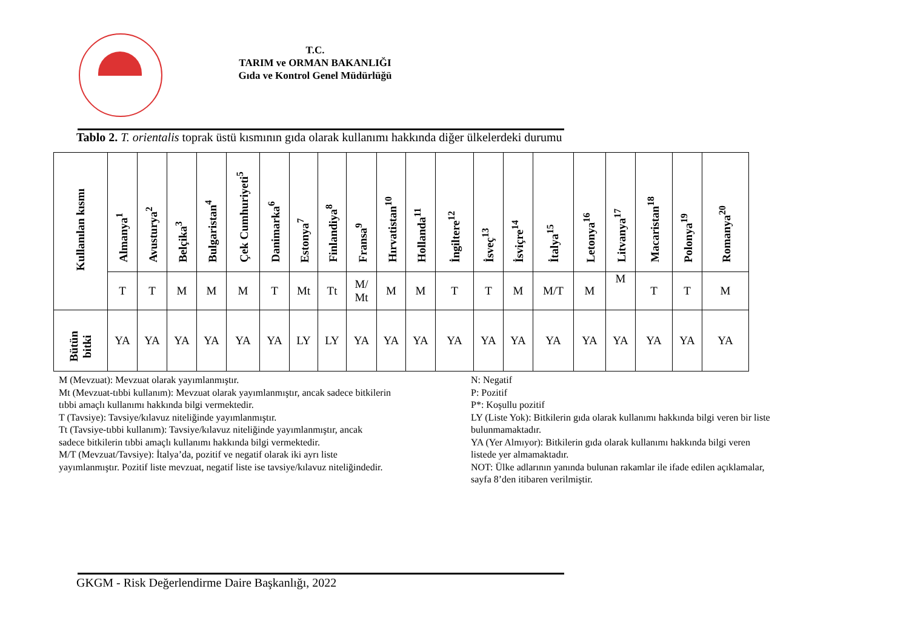T.C.
TARIM ve ORMAN BAKANLIĞI
Gıda ve Kontrol Genel Müdürlüğü
Tablo 2. T. orientalis toprak üstü kısmının gıda olarak kullanımı hakkında diğer ülkelerdeki durumu
| Kullanılan kısmı | Almanya<sup>1</sup> | Avusturya<sup>2</sup> | Belçika<sup>3</sup> | Bulgaristan<sup>4</sup> | Çek Cumhuriyeti<sup>5</sup> | Danimarka<sup>6</sup> | Estonya<sup>7</sup> | Finlandiya<sup>8</sup> | Fransa<sup>9</sup> | Hırvatistan<sup>10</sup> | Hollanda<sup>11</sup> | İngiltere<sup>12</sup> | İsveç<sup>13</sup> | İsviçre<sup>14</sup> | İtalya<sup>15</sup> | Letonya<sup>16</sup> | Litvanya<sup>17</sup> | Macaristan<sup>18</sup> | Polonya<sup>19</sup> | Romanya<sup>20</sup> |
| --- | --- | --- | --- | --- | --- | --- | --- | --- | --- | --- | --- | --- | --- | --- | --- | --- | --- | --- | --- | --- |
| | T | T | M | M | M | T | Mt | Tt | M/ Mt | M | M | T | T | M | M/T | M | M | T | T | M |
| Bütün bitki | YA | YA | YA | YA | YA | YA | LY | LY | YA | YA | YA | YA | YA | YA | YA | YA | YA | YA | YA | YA |
M (Mevzuat): Mevzuat olarak yayımlanmıştır.
Mt (Mevzuat-tıbbi kullanım): Mevzuat olarak yayımlanmıştır, ancak sadece bitkilerin
tıbbi amaçlı kullanımı hakkında bilgi vermektedir.
T (Tavsiye): Tavsiye/kılavuz niteliğinde yayımlanmıştır.
Tt (Tavsiye-tıbbi kullanım): Tavsiye/kılavuz niteliğinde yayımlanmıştır, ancak
sadece bitkilerin tıbbi amaçlı kullanımı hakkında bilgi vermektedir.
M/T (Mevzuat/Tavsiye): İtalya’da, pozitif ve negatif olarak iki ayrı liste
yayımlanmıştır. Pozitif liste mevzuat, negatif liste ise tavsiye/kılavuz niteliğindedir.
N: Negatif
P: Pozitif
P*: Koşullu pozitif
LY (Liste Yok): Bitkilerin gıda olarak kullanımı hakkında bilgi veren bir liste
bulunmamaktadır.
YA (Yer Almıyor): Bitkilerin gıda olarak kullanımı hakkında bilgi veren
listede yer almamaktadır.
NOT: Ülke adlarının yanında bulunan rakamlar ile ifade edilen açıklamalar,
sayfa 8’den itibaren verilmiştir.
GKGM - Risk Değerlendirme Daire Başkanlığı, 2022